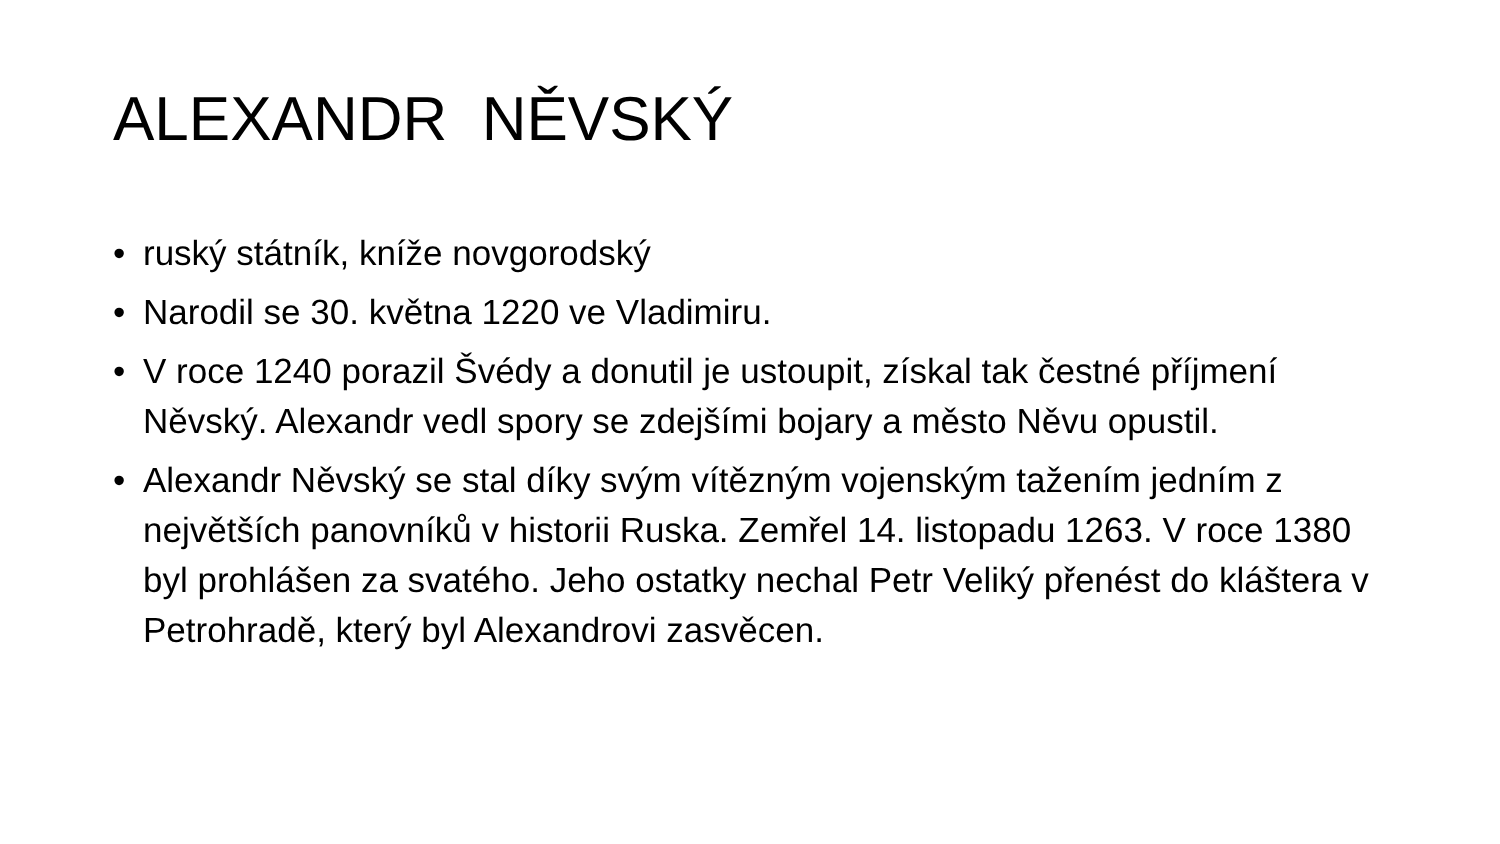ALEXANDR NĚVSKÝ
• ruský státník, kníže novgorodský
• Narodil se 30. května 1220 ve Vladimiru.
• V roce 1240 porazil Švédy a donutil je ustoupit, získal tak čestné příjmení Něvský. Alexandr vedl spory se zdejšími bojary a město Něvu opustil.
• Alexandr Něvský se stal díky svým vítězným vojenským tažením jedním z největších panovníků v historii Ruska. Zemřel 14. listopadu 1263. V roce 1380 byl prohlášen za svatého. Jeho ostatky nechal Petr Veliký přenést do kláštera v Petrohradě, který byl Alexandrovi zasvěcen.